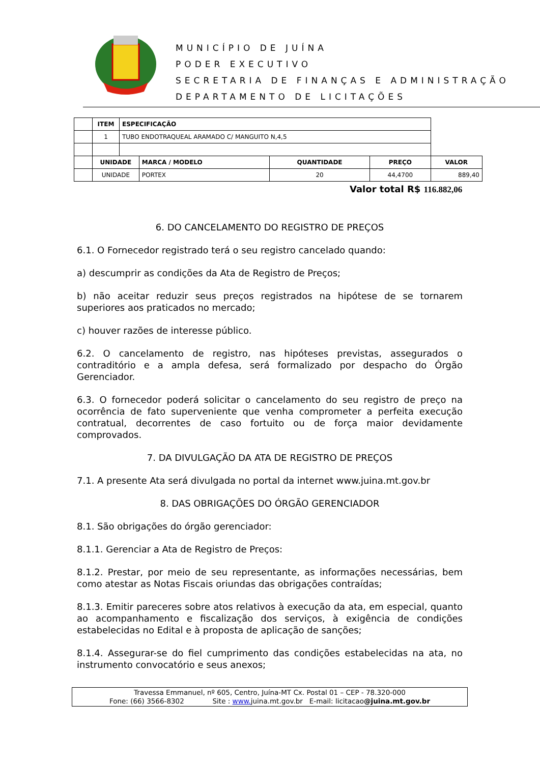MUNICÍPIO DE JUÍNA
PODER EXECUTIVO
SECRETARIA DE FINANÇAS E ADMINISTRAÇÃO
DEPARTAMENTO DE LICITAÇÕES
| | ITEM | ESPECIFICAÇÃO | | | | |
| | 1 | TUBO ENDOTRAQUEAL ARAMADO C/ MANGUITO N,4,5 | | | | |
| | UNIDADE | | MARCA / MODELO | QUANTIDADE | PREÇO | VALOR |
| | UNIDADE | | PORTEX | 20 | 44,4700 | 889,40 |
Valor total R$ 116.882,06
6. DO CANCELAMENTO DO REGISTRO DE PREÇOS
6.1. O Fornecedor registrado terá o seu registro cancelado quando:
a) descumprir as condições da Ata de Registro de Preços;
b) não aceitar reduzir seus preços registrados na hipótese de se tornarem superiores aos praticados no mercado;
c) houver razões de interesse público.
6.2. O cancelamento de registro, nas hipóteses previstas, assegurados o contraditório e a ampla defesa, será formalizado por despacho do Órgão Gerenciador.
6.3. O fornecedor poderá solicitar o cancelamento do seu registro de preço na ocorrência de fato superveniente que venha comprometer a perfeita execução contratual, decorrentes de caso fortuito ou de força maior devidamente comprovados.
7. DA DIVULGAÇÃO DA ATA DE REGISTRO DE PREÇOS
7.1. A presente Ata será divulgada no portal da internet www.juina.mt.gov.br
8. DAS OBRIGAÇÕES DO ÓRGÃO GERENCIADOR
8.1. São obrigações do órgão gerenciador:
8.1.1. Gerenciar a Ata de Registro de Preços:
8.1.2. Prestar, por meio de seu representante, as informações necessárias, bem como atestar as Notas Fiscais oriundas das obrigações contraídas;
8.1.3. Emitir pareceres sobre atos relativos à execução da ata, em especial, quanto ao acompanhamento e fiscalização dos serviços, à exigência de condições estabelecidas no Edital e à proposta de aplicação de sanções;
8.1.4. Assegurar-se do fiel cumprimento das condições estabelecidas na ata, no instrumento convocatório e seus anexos;
Travessa Emmanuel, nº 605, Centro, Juína-MT Cx. Postal 01 – CEP - 78.320-000
Fone: (66) 3566-8302 Site : www. juina.mt.gov.br E-mail: licitacao@juina.mt.gov.br